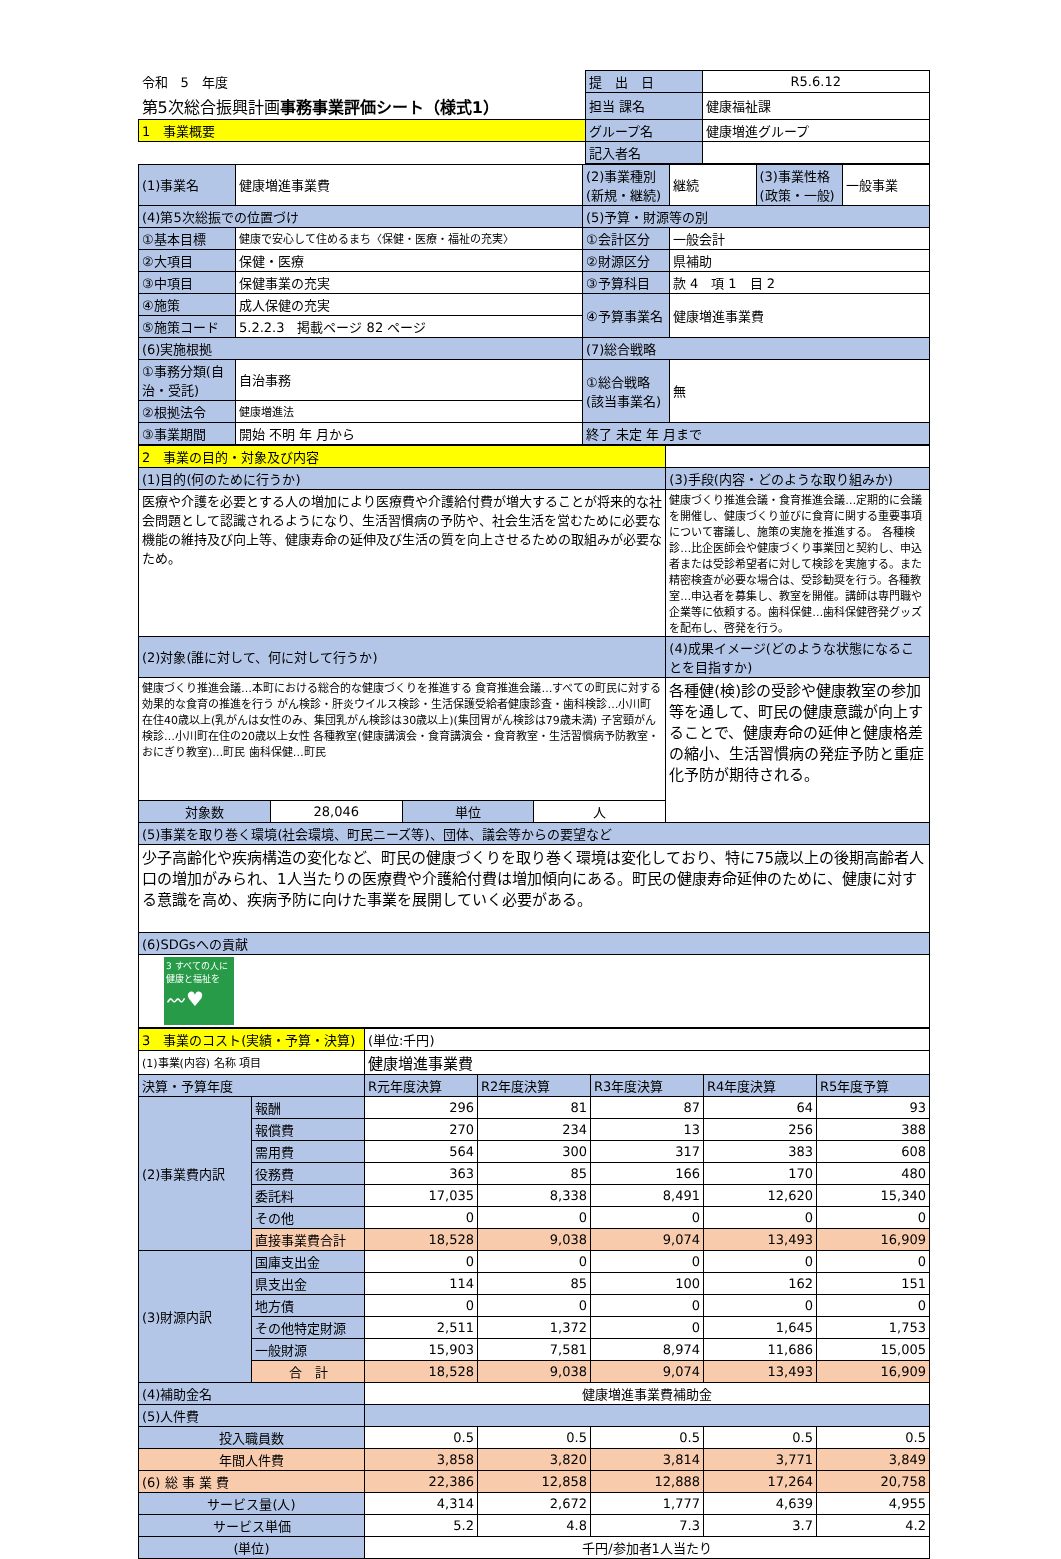| 令和 5 年度 | 提 出 日 | R5.6.12 |
| 第5次総合振興計画 事務事業評価シート（様式1） | 担当 課名 | 健康福祉課 |
| 1 事業概要 | グループ名 | 健康増進グループ |
| | 記入者名 | |
| (1)事業名 | 健康増進事業費 | (2)事業種別(新規・継続) | 継続 | (3)事業性格(政策・一般) | 一般事業 |
| (4)第5次総振での位置づけ | | (5)予算・財源等の別 | | | |
| ①基本目標 | 健康で安心して住めるまち〈保健・医療・福祉の充実〉 | ①会計区分 | 一般会計 | | |
| ②大項目 | 保健・医療 | ②財源区分 | 県補助 | | |
| ③中項目 | 保健事業の充実 | ③予算科目 | 款 4 項 1 目 2 | | |
| ④施策 | 成人保健の充実 | ④予算事業名 | 健康増進事業費 | | |
| ⑤施策コード | 5.2.2.3 掲載ページ 82 ページ | | | | |
| (6)実施根拠 | | (7)総合戦略 | | | |
| ①事務分類(自治・受託) | 自治事務 | ①総合戦略(該当事業名) | 無 | | |
| ②根拠法令 | 健康増進法 | | | | |
| ③事業期間 | 開始 不明 年 月から | 終了 未定 年 月まで | | | |
| 2 事業の目的・対象及び内容 | | | | |
| (1)目的(何のために行うか) | | | | (3)手段(内容・どのような取り組みか) |
| 医療や介護を必要とする人の増加により医療費や介護給付費が増大することが将来的な社会問題として認識されるようになり、生活習慣病の予防や、社会生活を営むために必要な機能の維持及び向上等、健康寿命の延伸及び生活の質を向上させるための取組みが必要なため。 | | | | 健康づくり推進会議・食育推進会議…定期的に会議を開催し、健康づくり並びに食育に関する重要事項について審議し、施策の実施を推進する。 各種検診…比企医師会や健康づくり事業団と契約し、申込者または受診希望者に対して検診を実施する。また精密検査が必要な場合は、受診勧奨を行う。各種教室…申込者を募集し、教室を開催。講師は専門職や企業等に依頼する。歯科保健…歯科保健啓発グッズを配布し、啓発を行う。 |
| (2)対象(誰に対して、何に対して行うか) | | | | (4)成果イメージ(どのような状態になることを目指すか) |
| 健康づくり推進会議…本町における総合的な健康づくりを推進する 食育推進会議…すべての町民に対する効果的な食育の推進を行う がん検診・肝炎ウイルス検診・生活保護受給者健康診査・歯科検診…小川町在住40歳以上(乳がんは女性のみ、集団乳がん検診は30歳以上)(集団胃がん検診は79歳未満) 子宮頸がん検診…小川町在住の20歳以上女性 各種教室(健康講演会・食育講演会・食育教室・生活習慣病予防教室・おにぎり教室)…町民 歯科保健…町民 | | | | 各種健(検)診の受診や健康教室の参加等を通して、町民の健康意識が向上することで、健康寿命の延伸と健康格差の縮小、生活習慣病の発症予防と重症化予防が期待される。 |
| 対象数 | 28,046 | 単位 | 人 | |
| (5)事業を取り巻く環境(社会環境、町民ニーズ等)、団体、議会等からの要望など | | | | |
| 少子高齢化や疾病構造の変化など、町民の健康づくりを取り巻く環境は変化しており、特に75歳以上の後期高齢者人口の増加がみられ、1人当たりの医療費や介護給付費は増加傾向にある。町民の健康寿命延伸のために、健康に対する意識を高め、疾病予防に向けた事業を展開していく必要がある。 | | | | |
| (6)SDGsへの貢献 | | | | |
| 3 すべての人に健康と福祉を 〰♥ | | | | |
| 3 事業のコスト(実績・予算・決算) | | (単位:千円) | | | | |
| (1)事業(内容) 名称 項目 | | 健康増進事業費 | | | | |
| 決算・予算年度 | | R元年度決算 | R2年度決算 | R3年度決算 | R4年度決算 | R5年度予算 |
| (2)事業費内訳 | 報酬 | 296 | 81 | 87 | 64 | 93 |
| | 報償費 | 270 | 234 | 13 | 256 | 388 |
| | 需用費 | 564 | 300 | 317 | 383 | 608 |
| | 役務費 | 363 | 85 | 166 | 170 | 480 |
| | 委託料 | 17,035 | 8,338 | 8,491 | 12,620 | 15,340 |
| | その他 | 0 | 0 | 0 | 0 | 0 |
| | 直接事業費合計 | 18,528 | 9,038 | 9,074 | 13,493 | 16,909 |
| (3)財源内訳 | 国庫支出金 | 0 | 0 | 0 | 0 | 0 |
| | 県支出金 | 114 | 85 | 100 | 162 | 151 |
| | 地方債 | 0 | 0 | 0 | 0 | 0 |
| | その他特定財源 | 2,511 | 1,372 | 0 | 1,645 | 1,753 |
| | 一般財源 | 15,903 | 7,581 | 8,974 | 11,686 | 15,005 |
| | 合 計 | 18,528 | 9,038 | 9,074 | 13,493 | 16,909 |
| (4)補助金名 | | 健康増進事業費補助金 | | | | |
| (5)人件費 | | | | | | |
| 投入職員数 | | 0.5 | 0.5 | 0.5 | 0.5 | 0.5 |
| 年間人件費 | | 3,858 | 3,820 | 3,814 | 3,771 | 3,849 |
| (6) 総 事 業 費 | | 22,386 | 12,858 | 12,888 | 17,264 | 20,758 |
| サービス量(人) | | 4,314 | 2,672 | 1,777 | 4,639 | 4,955 |
| サービス単価 | | 5.2 | 4.8 | 7.3 | 3.7 | 4.2 |
| (単位) | | 千円/参加者1人当たり | | | | |